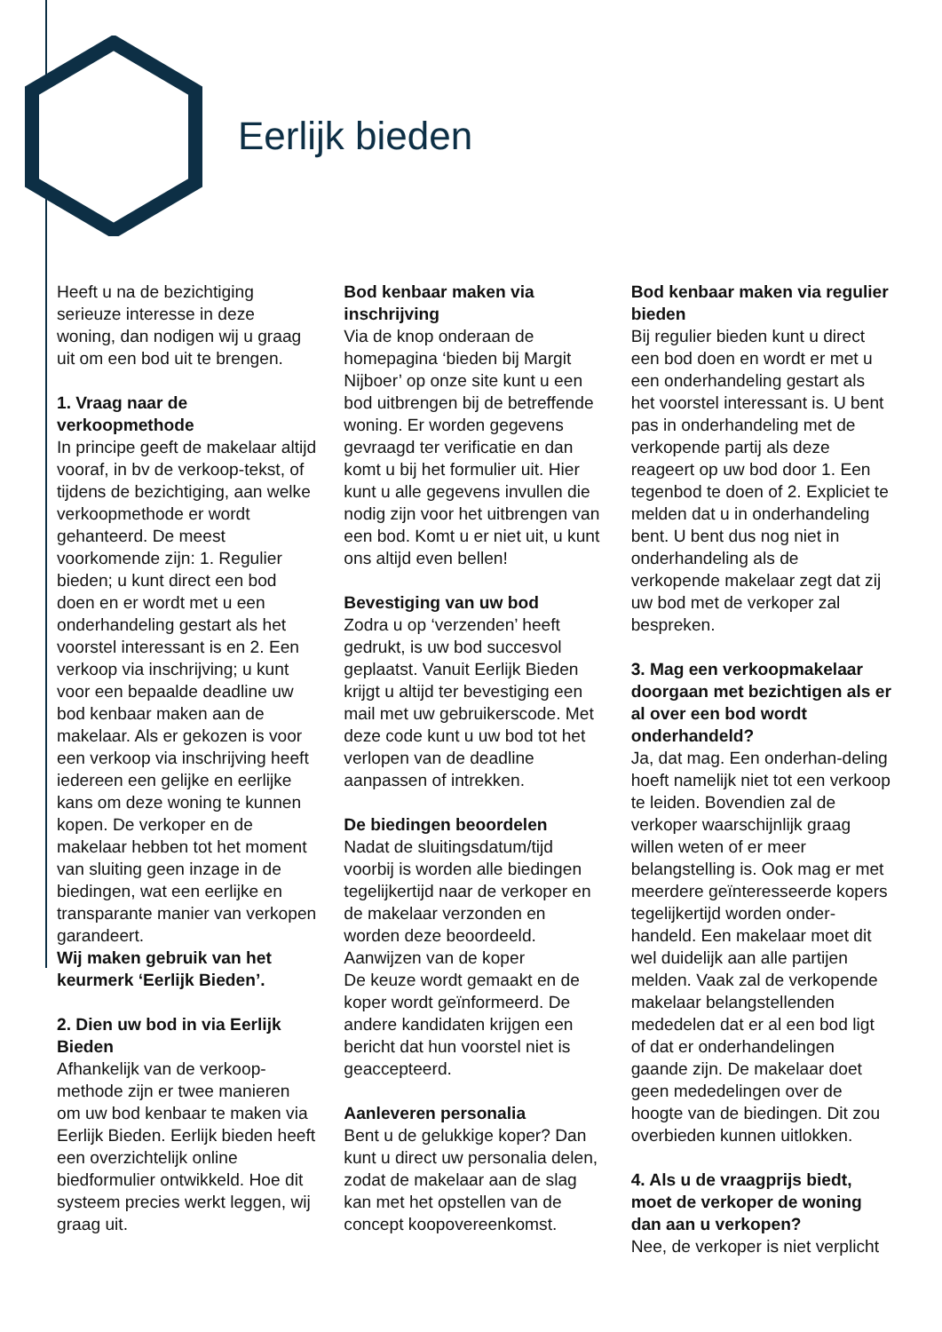Eerlijk bieden
Heeft u na de bezichtiging serieuze interesse in deze woning, dan nodigen wij u graag uit om een bod uit te brengen.
1. Vraag naar de verkoopmethode
In principe geeft de makelaar altijd vooraf, in bv de verkoop-tekst, of tijdens de bezichtiging, aan welke verkoopmethode er wordt gehanteerd. De meest voorkomende zijn: 1. Regulier bieden; u kunt direct een bod doen en er wordt met u een onderhandeling gestart als het voorstel interessant is en 2. Een verkoop via inschrijving; u kunt voor een bepaalde deadline uw bod kenbaar maken aan de makelaar. Als er gekozen is voor een verkoop via inschrijving heeft iedereen een gelijke en eerlijke kans om deze woning te kunnen kopen. De verkoper en de makelaar hebben tot het moment van sluiting geen inzage in de biedingen, wat een eerlijke en transparante manier van verkopen garandeert.
Wij maken gebruik van het keurmerk ‘Eerlijk Bieden’.
2. Dien uw bod in via Eerlijk Bieden
Afhankelijk van de verkoop-methode zijn er twee manieren om uw bod kenbaar te maken via Eerlijk Bieden. Eerlijk bieden heeft een overzichtelijk online biedformulier ontwikkeld. Hoe dit systeem precies werkt leggen, wij graag uit.
Bod kenbaar maken via inschrijving
Via de knop onderaan de homepagina ‘bieden bij Margit Nijboer’ op onze site kunt u een bod uitbrengen bij de betreffende woning. Er worden gegevens gevraagd ter verificatie en dan komt u bij het formulier uit. Hier kunt u alle gegevens invullen die nodig zijn voor het uitbrengen van een bod. Komt u er niet uit, u kunt ons altijd even bellen!
Bevestiging van uw bod
Zodra u op ‘verzenden’ heeft gedrukt, is uw bod succesvol geplaatst. Vanuit Eerlijk Bieden krijgt u altijd ter bevestiging een mail met uw gebruikerscode. Met deze code kunt u uw bod tot het verlopen van de deadline aanpassen of intrekken.
De biedingen beoordelen
Nadat de sluitingsdatum/tijd voorbij is worden alle biedingen tegelijkertijd naar de verkoper en de makelaar verzonden en worden deze beoordeeld.
Aanwijzen van de koper
De keuze wordt gemaakt en de koper wordt geïnformeerd. De andere kandidaten krijgen een bericht dat hun voorstel niet is geaccepteerd.
Aanleveren personalia
Bent u de gelukkige koper? Dan kunt u direct uw personalia delen, zodat de makelaar aan de slag kan met het opstellen van de concept koopovereenkomst.
Bod kenbaar maken via regulier bieden
Bij regulier bieden kunt u direct een bod doen en wordt er met u een onderhandeling gestart als het voorstel interessant is. U bent pas in onderhandeling met de verkopende partij als deze reageert op uw bod door 1. Een tegenbod te doen of 2. Expliciet te melden dat u in onderhandeling bent. U bent dus nog niet in onderhandeling als de verkopende makelaar zegt dat zij uw bod met de verkoper zal bespreken.
3. Mag een verkoopmakelaar doorgaan met bezichtigen als er al over een bod wordt onderhandeld?
Ja, dat mag. Een onderhan-deling hoeft namelijk niet tot een verkoop te leiden. Bovendien zal de verkoper waarschijnlijk graag willen weten of er meer belangstelling is. Ook mag er met meerdere geïnteresseerde kopers tegelijkertijd worden onder-handeld. Een makelaar moet dit wel duidelijk aan alle partijen melden. Vaak zal de verkopende makelaar belangstellenden mededelen dat er al een bod ligt of dat er onderhandelingen gaande zijn. De makelaar doet geen mededelingen over de hoogte van de biedingen. Dit zou overbieden kunnen uitlokken.
4. Als u de vraagprijs biedt, moet de verkoper de woning dan aan u verkopen?
Nee, de verkoper is niet verplicht